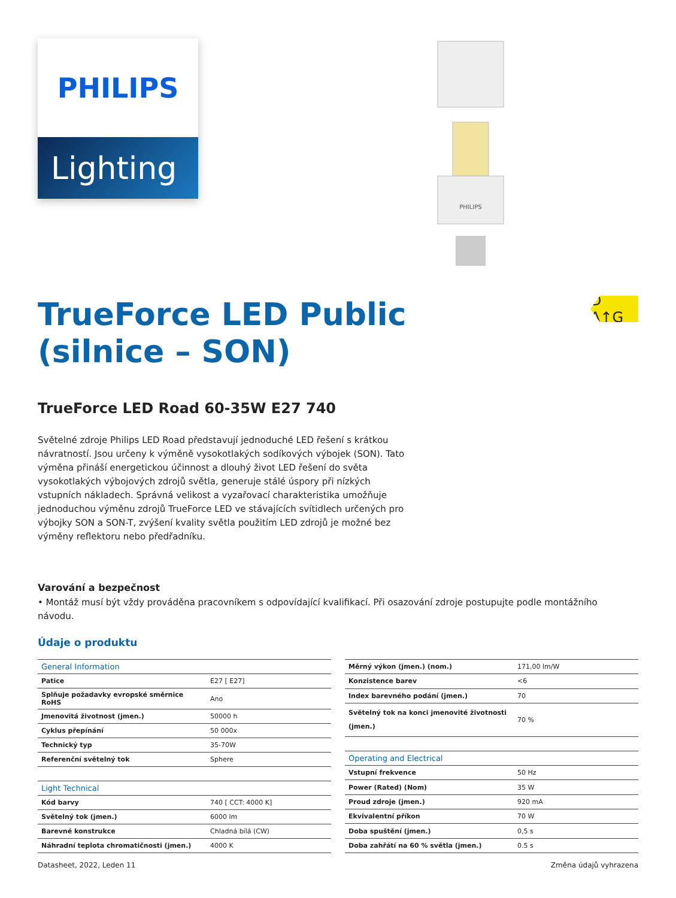PHILIPS
Lighting
PHILIPS
TrueForce LED Public
(silnice – SON)
D A↑G
TrueForce LED Road 60-35W E27 740
Světelné zdroje Philips LED Road představují jednoduché LED řešení s krátkou návratností. Jsou určeny k výměně vysokotlakých sodíkových výbojek (SON). Tato výměna přináší energetickou účinnost a dlouhý život LED řešení do světa vysokotlakých výbojových zdrojů světla, generuje stálé úspory při nízkých vstupních nákladech. Správná velikost a vyzařovací charakteristika umožňuje jednoduchou výměnu zdrojů TrueForce LED ve stávajících svítidlech určených pro výbojky SON a SON-T, zvýšení kvality světla použitím LED zdrojů je možné bez výměny reflektoru nebo předřadníku.
Varování a bezpečnost
• Montáž musí být vždy prováděna pracovníkem s odpovídající kvalifikací. Při osazování zdroje postupujte podle montážního návodu.
Údaje o produktu
| General Information | |
| --- | --- |
| Patice | E27 [ E27] |
| Splňuje požadavky evropské směrnice RoHS | Ano |
| Jmenovitá životnost (jmen.) | 50000 h |
| Cyklus přepínání | 50 000x |
| Technický typ | 35-70W |
| Referenční světelný tok | Sphere |
| Light Technical | |
| Kód barvy | 740 [ CCT: 4000 K] |
| Světelný tok (jmen.) | 6000 lm |
| Barevné konstrukce | Chladná bílá (CW) |
| Náhradní teplota chromatičnosti (jmen.) | 4000 K |
| Měrný výkon (jmen.) (nom.) | 171,00 lm/W |
| Konzistence barev | <6 |
| Index barevného podání (jmen.) | 70 |
| Světelný tok na konci jmenovité životnosti (jmen.) | 70 % |
| Operating and Electrical | |
| Vstupní frekvence | 50 Hz |
| Power (Rated) (Nom) | 35 W |
| Proud zdroje (jmen.) | 920 mA |
| Ekvivalentní příkon | 70 W |
| Doba spuštění (jmen.) | 0,5 s |
| Doba zahřátí na 60 % světla (jmen.) | 0.5 s |
Datasheet, 2022, Leden 11 Změna údajů vyhrazena